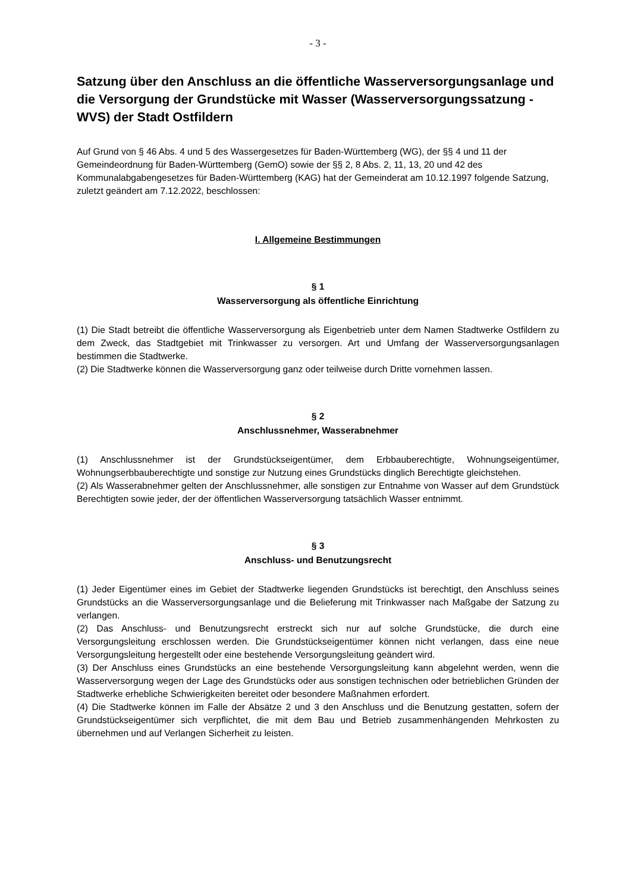- 3 -
Satzung über den Anschluss an die öffentliche Wasserversorgungsanlage und die Versorgung der Grundstücke mit Wasser (Wasserversorgungssatzung - WVS) der Stadt Ostfildern
Auf Grund von § 46 Abs. 4 und 5 des Wassergesetzes für Baden-Württemberg (WG), der §§ 4 und 11 der Gemeindeordnung für Baden-Württemberg (GemO) sowie der §§ 2, 8 Abs. 2, 11, 13, 20 und 42 des Kommunalabgabengesetzes für Baden-Württemberg (KAG) hat der Gemeinderat am 10.12.1997 folgende Satzung, zuletzt geändert am 7.12.2022, beschlossen:
I. Allgemeine Bestimmungen
§ 1
Wasserversorgung als öffentliche Einrichtung
(1) Die Stadt betreibt die öffentliche Wasserversorgung als Eigenbetrieb unter dem Namen Stadtwerke Ostfildern zu dem Zweck, das Stadtgebiet mit Trinkwasser zu versorgen. Art und Umfang der Wasserversorgungsanlagen bestimmen die Stadtwerke.
(2) Die Stadtwerke können die Wasserversorgung ganz oder teilweise durch Dritte vornehmen lassen.
§ 2
Anschlussnehmer, Wasserabnehmer
(1) Anschlussnehmer ist der Grundstückseigentümer, dem Erbbauberechtigte, Wohnungseigentümer, Wohnungserbbauberechtigte und sonstige zur Nutzung eines Grundstücks dinglich Berechtigte gleichstehen.
(2) Als Wasserabnehmer gelten der Anschlussnehmer, alle sonstigen zur Entnahme von Wasser auf dem Grundstück Berechtigten sowie jeder, der der öffentlichen Wasserversorgung tatsächlich Wasser entnimmt.
§ 3
Anschluss- und Benutzungsrecht
(1) Jeder Eigentümer eines im Gebiet der Stadtwerke liegenden Grundstücks ist berechtigt, den Anschluss seines Grundstücks an die Wasserversorgungsanlage und die Belieferung mit Trinkwasser nach Maßgabe der Satzung zu verlangen.
(2) Das Anschluss- und Benutzungsrecht erstreckt sich nur auf solche Grundstücke, die durch eine Versorgungsleitung erschlossen werden. Die Grundstückseigentümer können nicht verlangen, dass eine neue Versorgungsleitung hergestellt oder eine bestehende Versorgungsleitung geändert wird.
(3) Der Anschluss eines Grundstücks an eine bestehende Versorgungsleitung kann abgelehnt werden, wenn die Wasserversorgung wegen der Lage des Grundstücks oder aus sonstigen technischen oder betrieblichen Gründen der Stadtwerke erhebliche Schwierigkeiten bereitet oder besondere Maßnahmen erfordert.
(4) Die Stadtwerke können im Falle der Absätze 2 und 3 den Anschluss und die Benutzung gestatten, sofern der Grundstückseigentümer sich verpflichtet, die mit dem Bau und Betrieb zusammenhängenden Mehrkosten zu übernehmen und auf Verlangen Sicherheit zu leisten.